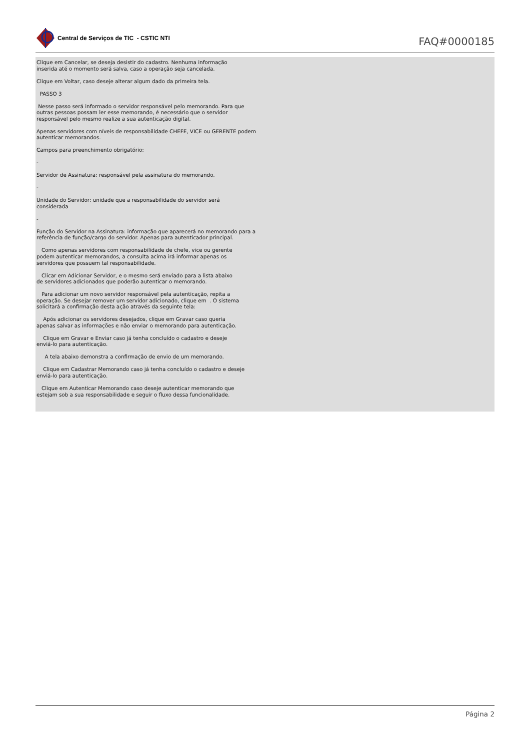Central de Serviços de TIC - CSTIC NTI
FAQ#0000185
Clique em Cancelar, se deseja desistir do cadastro. Nenhuma informação
inserida até o momento será salva, caso a operação seja cancelada.
Clique em Voltar, caso deseje alterar algum dado da primeira tela.
PASSO 3
Nesse passo será informado o servidor responsável pelo memorando. Para que
outras pessoas possam ler esse memorando, é necessário que o servidor
responsável pelo mesmo realize a sua autenticação digital.
Apenas servidores com níveis de responsabilidade CHEFE, VICE ou GERENTE podem
autenticar memorandos.
Campos para preenchimento obrigatório:
-
Servidor de Assinatura: responsável pela assinatura do memorando.
-
Unidade do Servidor: unidade que a responsabilidade do servidor será
considerada
-
Função do Servidor na Assinatura: informação que aparecerá no memorando para a
referência de função/cargo do servidor. Apenas para autenticador principal.
Como apenas servidores com responsabilidade de chefe, vice ou gerente
podem autenticar memorandos, a consulta acima irá informar apenas os
servidores que possuem tal responsabilidade.
Clicar em Adicionar Servidor, e o mesmo será enviado para a lista abaixo
de servidores adicionados que poderão autenticar o memorando.
Para adicionar um novo servidor responsável pela autenticação, repita a
operação. Se desejar remover um servidor adicionado, clique em . O sistema
solicitará a confirmação desta ação através da seguinte tela:
Após adicionar os servidores desejados, clique em Gravar caso queria
apenas salvar as informações e não enviar o memorando para autenticação.
Clique em Gravar e Enviar caso já tenha concluído o cadastro e deseje
enviá-lo para autenticação.
A tela abaixo demonstra a confirmação de envio de um memorando.
Clique em Cadastrar Memorando caso já tenha concluído o cadastro e deseje
enviá-lo para autenticação.
Clique em Autenticar Memorando caso deseje autenticar memorando que
estejam sob a sua responsabilidade e seguir o fluxo dessa funcionalidade.
Página 2